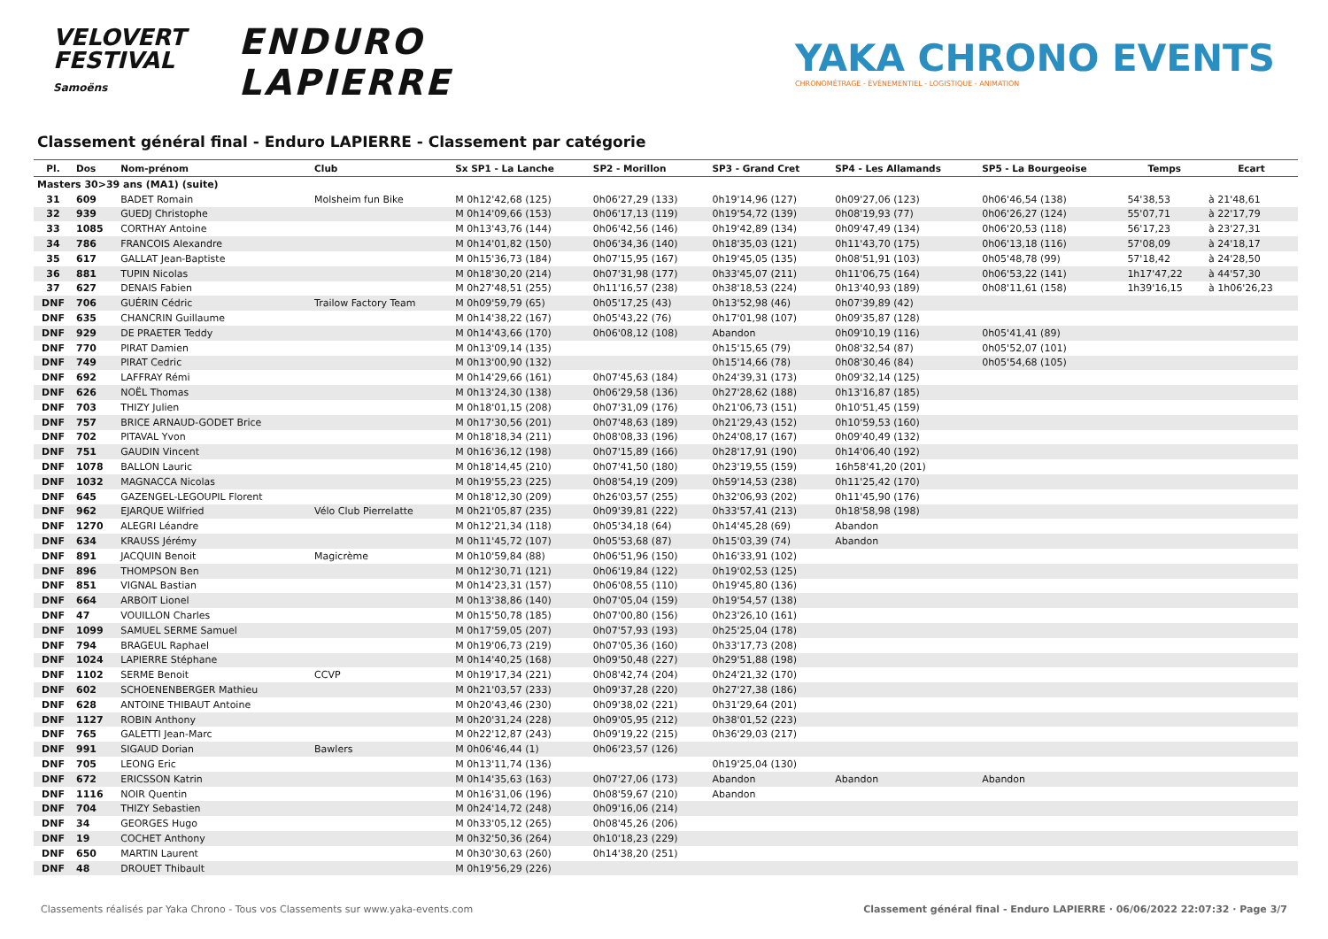VELOVERT
FESTIVAL
Samoëns
ENDURO
LAPIERRE
YAKA CHRONO EVENTS
CHRONOMÉTRAGE - ÉVÉNEMENTIEL - LOGISTIQUE - ANIMATION
Classement général final - Enduro LAPIERRE - Classement par catégorie
| Pl. | Dos | Nom-prénom | Club | Sx SP1 - La Lanche | SP2 - Morillon | SP3 - Grand Cret | SP4 - Les Allamands | SP5 - La Bourgeoise | Temps | Ecart |
| --- | --- | --- | --- | --- | --- | --- | --- | --- | --- | --- |
| Masters 30>39 ans (MA1) (suite) | | | | | | | | | | |
| 31 | 609 | BADET Romain | Molsheim fun Bike | M 0h12'42,68 (125) | 0h06'27,29 (133) | 0h19'14,96 (127) | 0h09'27,06 (123) | 0h06'46,54 (138) | 54'38,53 | à 21'48,61 |
| 32 | 939 | GUEDJ Christophe | | M 0h14'09,66 (153) | 0h06'17,13 (119) | 0h19'54,72 (139) | 0h08'19,93 (77) | 0h06'26,27 (124) | 55'07,71 | à 22'17,79 |
| 33 | 1085 | CORTHAY Antoine | | M 0h13'43,76 (144) | 0h06'42,56 (146) | 0h19'42,89 (134) | 0h09'47,49 (134) | 0h06'20,53 (118) | 56'17,23 | à 23'27,31 |
| 34 | 786 | FRANCOIS Alexandre | | M 0h14'01,82 (150) | 0h06'34,36 (140) | 0h18'35,03 (121) | 0h11'43,70 (175) | 0h06'13,18 (116) | 57'08,09 | à 24'18,17 |
| 35 | 617 | GALLAT Jean-Baptiste | | M 0h15'36,73 (184) | 0h07'15,95 (167) | 0h19'45,05 (135) | 0h08'51,91 (103) | 0h05'48,78 (99) | 57'18,42 | à 24'28,50 |
| 36 | 881 | TUPIN Nicolas | | M 0h18'30,20 (214) | 0h07'31,98 (177) | 0h33'45,07 (211) | 0h11'06,75 (164) | 0h06'53,22 (141) | 1h17'47,22 | à 44'57,30 |
| 37 | 627 | DENAIS Fabien | | M 0h27'48,51 (255) | 0h11'16,57 (238) | 0h38'18,53 (224) | 0h13'40,93 (189) | 0h08'11,61 (158) | 1h39'16,15 | à 1h06'26,23 |
| DNF | 706 | GUÉRIN Cédric | Trailow Factory Team | M 0h09'59,79 (65) | 0h05'17,25 (43) | 0h13'52,98 (46) | 0h07'39,89 (42) | | | |
| DNF | 635 | CHANCRIN Guillaume | | M 0h14'38,22 (167) | 0h05'43,22 (76) | 0h17'01,98 (107) | 0h09'35,87 (128) | | | |
| DNF | 929 | DE PRAETER Teddy | | M 0h14'43,66 (170) | 0h06'08,12 (108) | Abandon | 0h09'10,19 (116) | 0h05'41,41 (89) | | |
| DNF | 770 | PIRAT Damien | | M 0h13'09,14 (135) | | 0h15'15,65 (79) | 0h08'32,54 (87) | 0h05'52,07 (101) | | |
| DNF | 749 | PIRAT Cedric | | M 0h13'00,90 (132) | | 0h15'14,66 (78) | 0h08'30,46 (84) | 0h05'54,68 (105) | | |
| DNF | 692 | LAFFRAY Rémi | | M 0h14'29,66 (161) | 0h07'45,63 (184) | 0h24'39,31 (173) | 0h09'32,14 (125) | | | |
| DNF | 626 | NOËL Thomas | | M 0h13'24,30 (138) | 0h06'29,58 (136) | 0h27'28,62 (188) | 0h13'16,87 (185) | | | |
| DNF | 703 | THIZY Julien | | M 0h18'01,15 (208) | 0h07'31,09 (176) | 0h21'06,73 (151) | 0h10'51,45 (159) | | | |
| DNF | 757 | BRICE ARNAUD-GODET Brice | | M 0h17'30,56 (201) | 0h07'48,63 (189) | 0h21'29,43 (152) | 0h10'59,53 (160) | | | |
| DNF | 702 | PITAVAL Yvon | | M 0h18'18,34 (211) | 0h08'08,33 (196) | 0h24'08,17 (167) | 0h09'40,49 (132) | | | |
| DNF | 751 | GAUDIN Vincent | | M 0h16'36,12 (198) | 0h07'15,89 (166) | 0h28'17,91 (190) | 0h14'06,40 (192) | | | |
| DNF | 1078 | BALLON Lauric | | M 0h18'14,45 (210) | 0h07'41,50 (180) | 0h23'19,55 (159) | 16h58'41,20 (201) | | | |
| DNF | 1032 | MAGNACCA Nicolas | | M 0h19'55,23 (225) | 0h08'54,19 (209) | 0h59'14,53 (238) | 0h11'25,42 (170) | | | |
| DNF | 645 | GAZENGEL-LEGOUPIL Florent | | M 0h18'12,30 (209) | 0h26'03,57 (255) | 0h32'06,93 (202) | 0h11'45,90 (176) | | | |
| DNF | 962 | EJARQUE Wilfried | Vélo Club Pierrelatte | M 0h21'05,87 (235) | 0h09'39,81 (222) | 0h33'57,41 (213) | 0h18'58,98 (198) | | | |
| DNF | 1270 | ALEGRI Léandre | | M 0h12'21,34 (118) | 0h05'34,18 (64) | 0h14'45,28 (69) | Abandon | | | |
| DNF | 634 | KRAUSS Jérémy | | M 0h11'45,72 (107) | 0h05'53,68 (87) | 0h15'03,39 (74) | Abandon | | | |
| DNF | 891 | JACQUIN Benoit | Magicrème | M 0h10'59,84 (88) | 0h06'51,96 (150) | 0h16'33,91 (102) | | | | |
| DNF | 896 | THOMPSON Ben | | M 0h12'30,71 (121) | 0h06'19,84 (122) | 0h19'02,53 (125) | | | | |
| DNF | 851 | VIGNAL Bastian | | M 0h14'23,31 (157) | 0h06'08,55 (110) | 0h19'45,80 (136) | | | | |
| DNF | 664 | ARBOIT Lionel | | M 0h13'38,86 (140) | 0h07'05,04 (159) | 0h19'54,57 (138) | | | | |
| DNF | 47 | VOUILLON Charles | | M 0h15'50,78 (185) | 0h07'00,80 (156) | 0h23'26,10 (161) | | | | |
| DNF | 1099 | SAMUEL SERME Samuel | | M 0h17'59,05 (207) | 0h07'57,93 (193) | 0h25'25,04 (178) | | | | |
| DNF | 794 | BRAGEUL Raphael | | M 0h19'06,73 (219) | 0h07'05,36 (160) | 0h33'17,73 (208) | | | | |
| DNF | 1024 | LAPIERRE Stéphane | | M 0h14'40,25 (168) | 0h09'50,48 (227) | 0h29'51,88 (198) | | | | |
| DNF | 1102 | SERME Benoit | CCVP | M 0h19'17,34 (221) | 0h08'42,74 (204) | 0h24'21,32 (170) | | | | |
| DNF | 602 | SCHOENENBERGER Mathieu | | M 0h21'03,57 (233) | 0h09'37,28 (220) | 0h27'27,38 (186) | | | | |
| DNF | 628 | ANTOINE THIBAUT Antoine | | M 0h20'43,46 (230) | 0h09'38,02 (221) | 0h31'29,64 (201) | | | | |
| DNF | 1127 | ROBIN Anthony | | M 0h20'31,24 (228) | 0h09'05,95 (212) | 0h38'01,52 (223) | | | | |
| DNF | 765 | GALETTI Jean-Marc | | M 0h22'12,87 (243) | 0h09'19,22 (215) | 0h36'29,03 (217) | | | | |
| DNF | 991 | SIGAUD Dorian | Bawlers | M 0h06'46,44 (1) | 0h06'23,57 (126) | | | | | |
| DNF | 705 | LEONG Eric | | M 0h13'11,74 (136) | | 0h19'25,04 (130) | | | | |
| DNF | 672 | ERICSSON Katrin | | M 0h14'35,63 (163) | 0h07'27,06 (173) | Abandon | Abandon | Abandon | | |
| DNF | 1116 | NOIR Quentin | | M 0h16'31,06 (196) | 0h08'59,67 (210) | Abandon | | | | |
| DNF | 704 | THIZY Sebastien | | M 0h24'14,72 (248) | 0h09'16,06 (214) | | | | | |
| DNF | 34 | GEORGES Hugo | | M 0h33'05,12 (265) | 0h08'45,26 (206) | | | | | |
| DNF | 19 | COCHET Anthony | | M 0h32'50,36 (264) | 0h10'18,23 (229) | | | | | |
| DNF | 650 | MARTIN Laurent | | M 0h30'30,63 (260) | 0h14'38,20 (251) | | | | | |
| DNF | 48 | DROUET Thibault | | M 0h19'56,29 (226) | | | | | | |
Classements réalisés par Yaka Chrono - Tous vos Classements sur www.yaka-events.com Classement général final - Enduro LAPIERRE · 06/06/2022 22:07:32 · Page 3/7